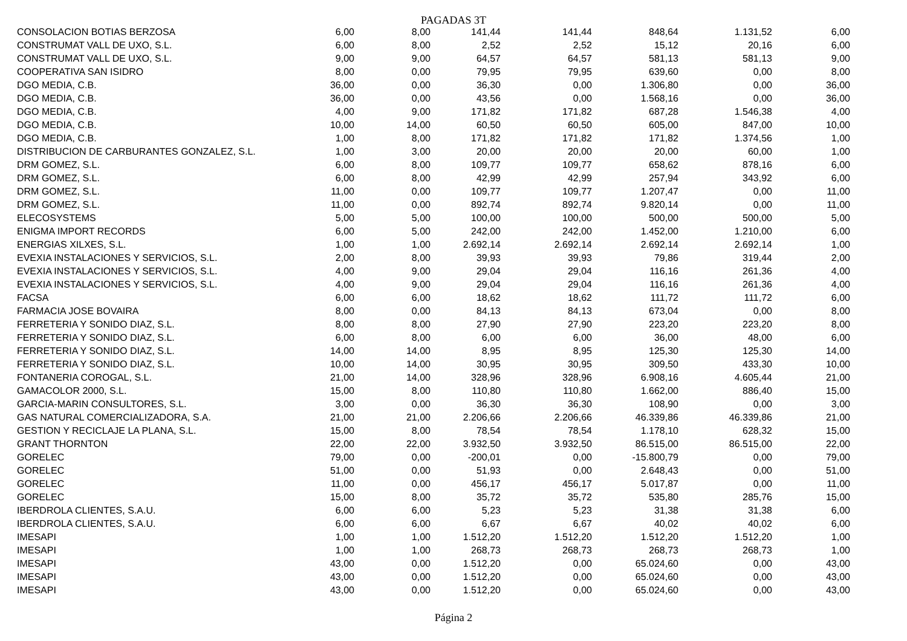PAGADAS 3T
| CONSOLACION BOTIAS BERZOSA | 6,00 | 8,00 | 141,44 | 141,44 | 848,64 | 1.131,52 | 6,00 |
| CONSTRUMAT VALL DE UXO, S.L. | 6,00 | 8,00 | 2,52 | 2,52 | 15,12 | 20,16 | 6,00 |
| CONSTRUMAT VALL DE UXO, S.L. | 9,00 | 9,00 | 64,57 | 64,57 | 581,13 | 581,13 | 9,00 |
| COOPERATIVA SAN ISIDRO | 8,00 | 0,00 | 79,95 | 79,95 | 639,60 | 0,00 | 8,00 |
| DGO MEDIA, C.B. | 36,00 | 0,00 | 36,30 | 0,00 | 1.306,80 | 0,00 | 36,00 |
| DGO MEDIA, C.B. | 36,00 | 0,00 | 43,56 | 0,00 | 1.568,16 | 0,00 | 36,00 |
| DGO MEDIA, C.B. | 4,00 | 9,00 | 171,82 | 171,82 | 687,28 | 1.546,38 | 4,00 |
| DGO MEDIA, C.B. | 10,00 | 14,00 | 60,50 | 60,50 | 605,00 | 847,00 | 10,00 |
| DGO MEDIA, C.B. | 1,00 | 8,00 | 171,82 | 171,82 | 171,82 | 1.374,56 | 1,00 |
| DISTRIBUCION DE CARBURANTES GONZALEZ, S.L. | 1,00 | 3,00 | 20,00 | 20,00 | 20,00 | 60,00 | 1,00 |
| DRM GOMEZ, S.L. | 6,00 | 8,00 | 109,77 | 109,77 | 658,62 | 878,16 | 6,00 |
| DRM GOMEZ, S.L. | 6,00 | 8,00 | 42,99 | 42,99 | 257,94 | 343,92 | 6,00 |
| DRM GOMEZ, S.L. | 11,00 | 0,00 | 109,77 | 109,77 | 1.207,47 | 0,00 | 11,00 |
| DRM GOMEZ, S.L. | 11,00 | 0,00 | 892,74 | 892,74 | 9.820,14 | 0,00 | 11,00 |
| ELECOSYSTEMS | 5,00 | 5,00 | 100,00 | 100,00 | 500,00 | 500,00 | 5,00 |
| ENIGMA IMPORT RECORDS | 6,00 | 5,00 | 242,00 | 242,00 | 1.452,00 | 1.210,00 | 6,00 |
| ENERGIAS XILXES, S.L. | 1,00 | 1,00 | 2.692,14 | 2.692,14 | 2.692,14 | 2.692,14 | 1,00 |
| EVEXIA INSTALACIONES Y SERVICIOS, S.L. | 2,00 | 8,00 | 39,93 | 39,93 | 79,86 | 319,44 | 2,00 |
| EVEXIA INSTALACIONES Y SERVICIOS, S.L. | 4,00 | 9,00 | 29,04 | 29,04 | 116,16 | 261,36 | 4,00 |
| EVEXIA INSTALACIONES Y SERVICIOS, S.L. | 4,00 | 9,00 | 29,04 | 29,04 | 116,16 | 261,36 | 4,00 |
| FACSA | 6,00 | 6,00 | 18,62 | 18,62 | 111,72 | 111,72 | 6,00 |
| FARMACIA JOSE BOVAIRA | 8,00 | 0,00 | 84,13 | 84,13 | 673,04 | 0,00 | 8,00 |
| FERRETERIA Y SONIDO DIAZ, S.L. | 8,00 | 8,00 | 27,90 | 27,90 | 223,20 | 223,20 | 8,00 |
| FERRETERIA Y SONIDO DIAZ, S.L. | 6,00 | 8,00 | 6,00 | 6,00 | 36,00 | 48,00 | 6,00 |
| FERRETERIA Y SONIDO DIAZ, S.L. | 14,00 | 14,00 | 8,95 | 8,95 | 125,30 | 125,30 | 14,00 |
| FERRETERIA Y SONIDO DIAZ, S.L. | 10,00 | 14,00 | 30,95 | 30,95 | 309,50 | 433,30 | 10,00 |
| FONTANERIA COROGAL, S.L. | 21,00 | 14,00 | 328,96 | 328,96 | 6.908,16 | 4.605,44 | 21,00 |
| GAMACOLOR 2000, S.L. | 15,00 | 8,00 | 110,80 | 110,80 | 1.662,00 | 886,40 | 15,00 |
| GARCIA-MARIN CONSULTORES, S.L. | 3,00 | 0,00 | 36,30 | 36,30 | 108,90 | 0,00 | 3,00 |
| GAS NATURAL COMERCIALIZADORA, S.A. | 21,00 | 21,00 | 2.206,66 | 2.206,66 | 46.339,86 | 46.339,86 | 21,00 |
| GESTION Y RECICLAJE LA PLANA, S.L. | 15,00 | 8,00 | 78,54 | 78,54 | 1.178,10 | 628,32 | 15,00 |
| GRANT THORNTON | 22,00 | 22,00 | 3.932,50 | 3.932,50 | 86.515,00 | 86.515,00 | 22,00 |
| GORELEC | 79,00 | 0,00 | -200,01 | 0,00 | -15.800,79 | 0,00 | 79,00 |
| GORELEC | 51,00 | 0,00 | 51,93 | 0,00 | 2.648,43 | 0,00 | 51,00 |
| GORELEC | 11,00 | 0,00 | 456,17 | 456,17 | 5.017,87 | 0,00 | 11,00 |
| GORELEC | 15,00 | 8,00 | 35,72 | 35,72 | 535,80 | 285,76 | 15,00 |
| IBERDROLA CLIENTES, S.A.U. | 6,00 | 6,00 | 5,23 | 5,23 | 31,38 | 31,38 | 6,00 |
| IBERDROLA CLIENTES, S.A.U. | 6,00 | 6,00 | 6,67 | 6,67 | 40,02 | 40,02 | 6,00 |
| IMESAPI | 1,00 | 1,00 | 1.512,20 | 1.512,20 | 1.512,20 | 1.512,20 | 1,00 |
| IMESAPI | 1,00 | 1,00 | 268,73 | 268,73 | 268,73 | 268,73 | 1,00 |
| IMESAPI | 43,00 | 0,00 | 1.512,20 | 0,00 | 65.024,60 | 0,00 | 43,00 |
| IMESAPI | 43,00 | 0,00 | 1.512,20 | 0,00 | 65.024,60 | 0,00 | 43,00 |
| IMESAPI | 43,00 | 0,00 | 1.512,20 | 0,00 | 65.024,60 | 0,00 | 43,00 |
Página 2